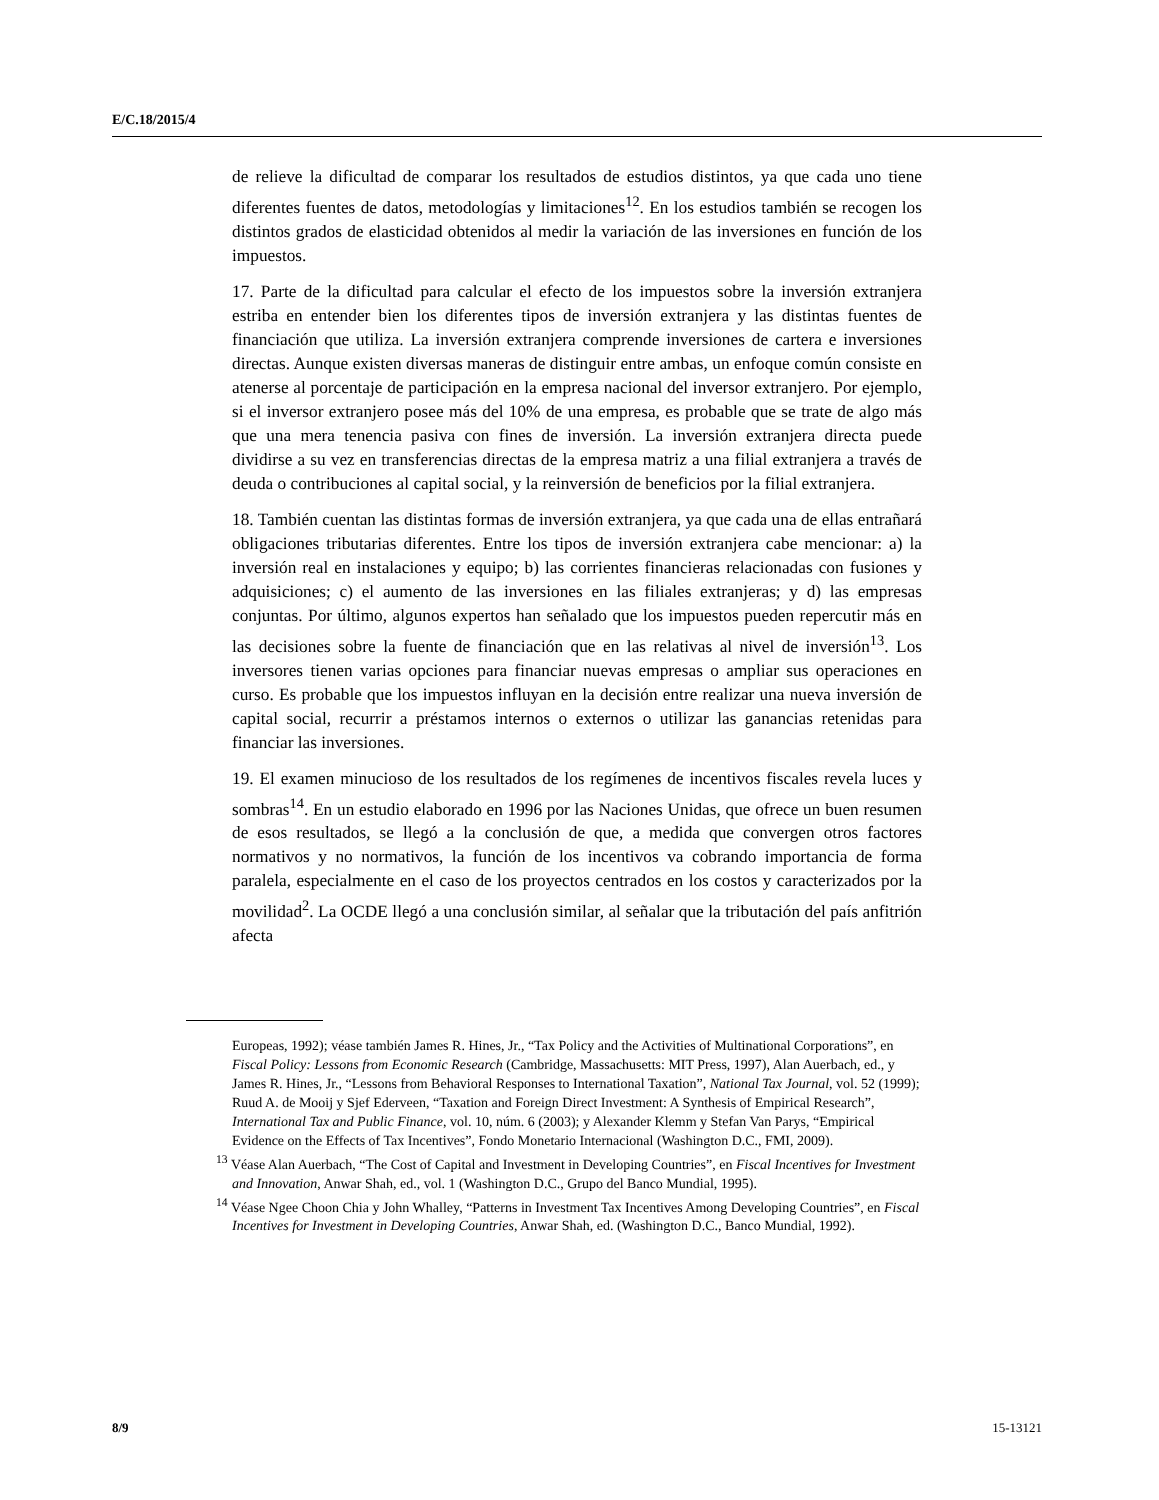E/C.18/2015/4
de relieve la dificultad de comparar los resultados de estudios distintos, ya que cada uno tiene diferentes fuentes de datos, metodologías y limitaciones<sup>12</sup>. En los estudios también se recogen los distintos grados de elasticidad obtenidos al medir la variación de las inversiones en función de los impuestos.
17. Parte de la dificultad para calcular el efecto de los impuestos sobre la inversión extranjera estriba en entender bien los diferentes tipos de inversión extranjera y las distintas fuentes de financiación que utiliza. La inversión extranjera comprende inversiones de cartera e inversiones directas. Aunque existen diversas maneras de distinguir entre ambas, un enfoque común consiste en atenerse al porcentaje de participación en la empresa nacional del inversor extranjero. Por ejemplo, si el inversor extranjero posee más del 10% de una empresa, es probable que se trate de algo más que una mera tenencia pasiva con fines de inversión. La inversión extranjera directa puede dividirse a su vez en transferencias directas de la empresa matriz a una filial extranjera a través de deuda o contribuciones al capital social, y la reinversión de beneficios por la filial extranjera.
18. También cuentan las distintas formas de inversión extranjera, ya que cada una de ellas entrañará obligaciones tributarias diferentes. Entre los tipos de inversión extranjera cabe mencionar: a) la inversión real en instalaciones y equipo; b) las corrientes financieras relacionadas con fusiones y adquisiciones; c) el aumento de las inversiones en las filiales extranjeras; y d) las empresas conjuntas. Por último, algunos expertos han señalado que los impuestos pueden repercutir más en las decisiones sobre la fuente de financiación que en las relativas al nivel de inversión<sup>13</sup>. Los inversores tienen varias opciones para financiar nuevas empresas o ampliar sus operaciones en curso. Es probable que los impuestos influyan en la decisión entre realizar una nueva inversión de capital social, recurrir a préstamos internos o externos o utilizar las ganancias retenidas para financiar las inversiones.
19. El examen minucioso de los resultados de los regímenes de incentivos fiscales revela luces y sombras<sup>14</sup>. En un estudio elaborado en 1996 por las Naciones Unidas, que ofrece un buen resumen de esos resultados, se llegó a la conclusión de que, a medida que convergen otros factores normativos y no normativos, la función de los incentivos va cobrando importancia de forma paralela, especialmente en el caso de los proyectos centrados en los costos y caracterizados por la movilidad<sup>2</sup>. La OCDE llegó a una conclusión similar, al señalar que la tributación del país anfitrión afecta
Europeas, 1992); véase también James R. Hines, Jr., “Tax Policy and the Activities of Multinational Corporations”, en Fiscal Policy: Lessons from Economic Research (Cambridge, Massachusetts: MIT Press, 1997), Alan Auerbach, ed., y James R. Hines, Jr., “Lessons from Behavioral Responses to International Taxation”, National Tax Journal, vol. 52 (1999); Ruud A. de Mooij y Sjef Ederveen, “Taxation and Foreign Direct Investment: A Synthesis of Empirical Research”, International Tax and Public Finance, vol. 10, núm. 6 (2003); y Alexander Klemm y Stefan Van Parys, “Empirical Evidence on the Effects of Tax Incentives”, Fondo Monetario Internacional (Washington D.C., FMI, 2009).
<sup>13</sup> Véase Alan Auerbach, “The Cost of Capital and Investment in Developing Countries”, en Fiscal Incentives for Investment and Innovation, Anwar Shah, ed., vol. 1 (Washington D.C., Grupo del Banco Mundial, 1995).
<sup>14</sup> Véase Ngee Choon Chia y John Whalley, “Patterns in Investment Tax Incentives Among Developing Countries”, en Fiscal Incentives for Investment in Developing Countries, Anwar Shah, ed. (Washington D.C., Banco Mundial, 1992).
8/9 15-13121